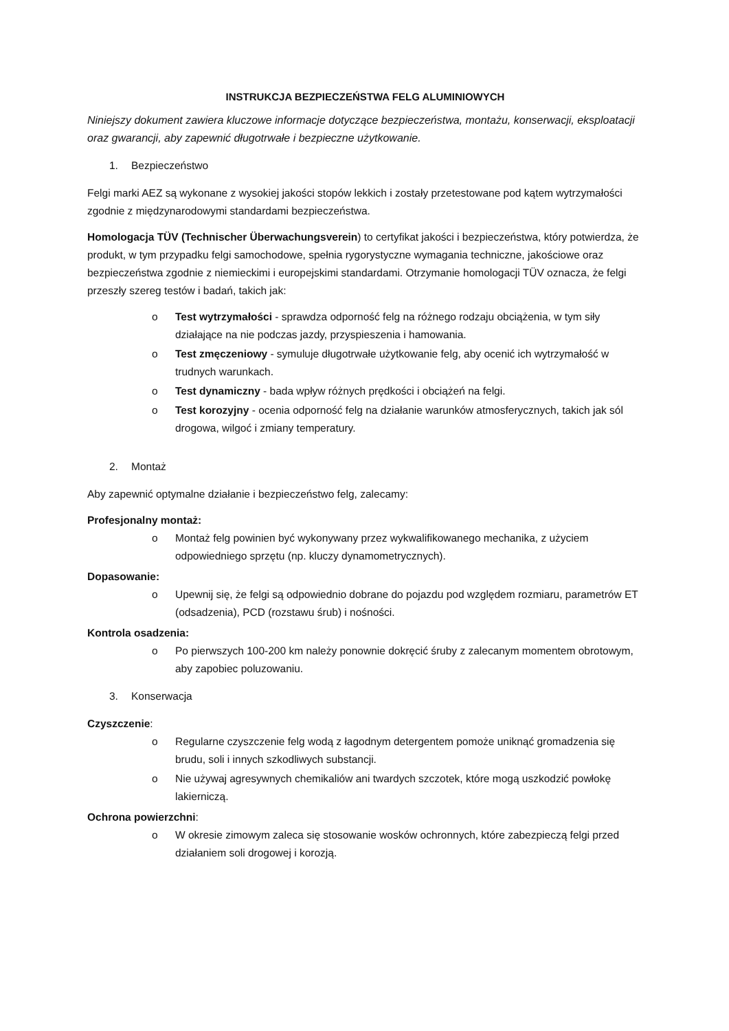INSTRUKCJA BEZPIECZEŃSTWA FELG ALUMINIOWYCH
Niniejszy dokument zawiera kluczowe informacje dotyczące bezpieczeństwa, montażu, konserwacji, eksploatacji oraz gwarancji, aby zapewnić długotrwałe i bezpieczne użytkowanie.
1. Bezpieczeństwo
Felgi marki AEZ są wykonane z wysokiej jakości stopów lekkich i zostały przetestowane pod kątem wytrzymałości zgodnie z międzynarodowymi standardami bezpieczeństwa.
Homologacja TÜV (Technischer Überwachungsverein) to certyfikat jakości i bezpieczeństwa, który potwierdza, że produkt, w tym przypadku felgi samochodowe, spełnia rygorystyczne wymagania techniczne, jakościowe oraz bezpieczeństwa zgodnie z niemieckimi i europejskimi standardami. Otrzymanie homologacji TÜV oznacza, że felgi przeszły szereg testów i badań, takich jak:
o Test wytrzymałości - sprawdza odporność felg na różnego rodzaju obciążenia, w tym siły działające na nie podczas jazdy, przyspieszenia i hamowania.
o Test zmęczeniowy - symuluje długotrwałe użytkowanie felg, aby ocenić ich wytrzymałość w trudnych warunkach.
o Test dynamiczny - bada wpływ różnych prędkości i obciążeń na felgi.
o Test korozyjny - ocenia odporność felg na działanie warunków atmosferycznych, takich jak sól drogowa, wilgoć i zmiany temperatury.
2. Montaż
Aby zapewnić optymalne działanie i bezpieczeństwo felg, zalecamy:
Profesjonalny montaż:
o Montaż felg powinien być wykonywany przez wykwalifikowanego mechanika, z użyciem odpowiedniego sprzętu (np. kluczy dynamometrycznych).
Dopasowanie:
o Upewnij się, że felgi są odpowiednio dobrane do pojazdu pod względem rozmiaru, parametrów ET (odsadzenia), PCD (rozstawu śrub) i nośności.
Kontrola osadzenia:
o Po pierwszych 100-200 km należy ponownie dokręcić śruby z zalecanym momentem obrotowym, aby zapobiec poluzowaniu.
3. Konserwacja
Czyszczenie:
o Regularne czyszczenie felg wodą z łagodnym detergentem pomoże uniknąć gromadzenia się brudu, soli i innych szkodliwych substancji.
o Nie używaj agresywnych chemikaliów ani twardych szczotek, które mogą uszkodzić powłokę lakierniczą.
Ochrona powierzchni:
o W okresie zimowym zaleca się stosowanie wosków ochronnych, które zabezpieczą felgi przed działaniem soli drogowej i korozją.